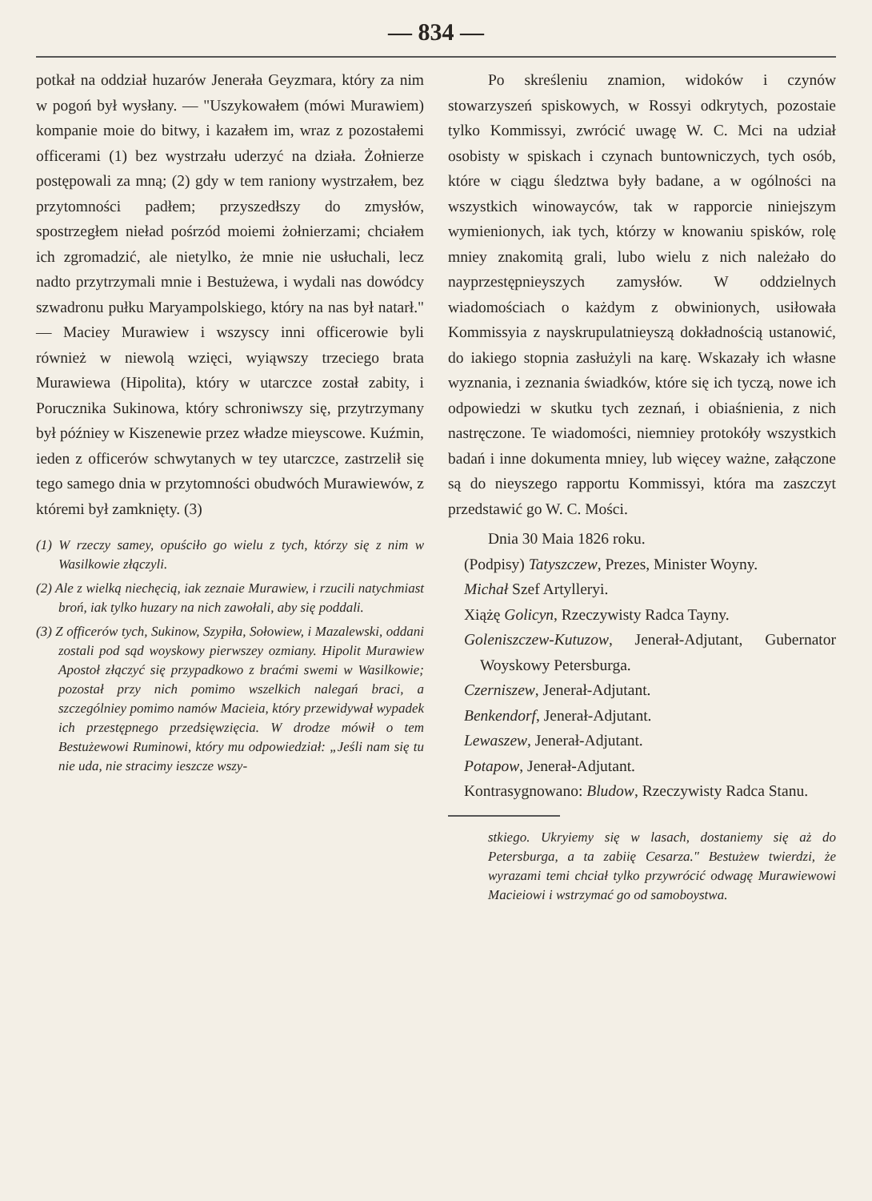— 834 —
potkał na oddział huzarów Jenerała Geyzmara, który za nim w pogoń był wysłany. — "Uszykowałem (mówi Murawiem) kompanie moie do bitwy, i kazałem im, wraz z pozostałemi officerami (1) bez wystrzału uderzyć na działa. Żołnierze postępowali za mną; (2) gdy w tem raniony wystrzałem, bez przytomności padłem; przyszedłszy do zmysłów, spostrzegłem nieład pośrzód moiemi żołnierzami; chciałem ich zgromadzić, ale nietylko, że mnie nie usłuchali, lecz nadto przytrzymali mnie i Bestużewa, i wydali nas dowódcy szwadronu pułku Maryampolskiego, który na nas był natarł." — Maciey Murawiew i wszyscy inni officerowie byli również w niewolą wzięci, wyiąwszy trzeciego brata Murawiewa (Hipolita), który w utarczce został zabity, i Porucznika Sukinowa, który schroniwszy się, przytrzymany był późniey w Kiszenewie przez władze mieyscowe. Kuźmin, ieden z officerów schwytanych w tey utarczce, zastrzelił się tego samego dnia w przytomności obudwóch Murawiewów, z któremi był zamknięty. (3)
(1) W rzeczy samey, opuściło go wielu z tych, którzy się z nim w Wasilkowie złączyli.
(2) Ale z wielką niechęcią, iak zeznaie Murawiew, i rzucili natychmiast broń, iak tylko huzary na nich zawołali, aby się poddali.
(3) Z officerów tych, Sukinow, Szypiła, Sołowiew, i Mazalewski, oddani zostali pod sąd woyskowy pierwszey ozmiany. Hipolit Murawiew Apostoł złączyć się przypadkowo z braćmi swemi w Wasilkowie; pozostał przy nich pomimo wszelkich nalegań braci, a szczególniey pomimo namów Macieia, który przewidywał wypadek ich przestępnego przedsięwzięcia. W drodze mówił o tem Bestużewowi Ruminowi, który mu odpowiedział: „Jeśli nam się tu nie uda, nie stracimy ieszcze wszy-
Po skreśleniu znamion, widoków i czynów stowarzyszeń spiskowych, w Rossyi odkrytych, pozostaie tylko Kommissyi, zwrócić uwagę W. C. Mci na udział osobisty w spiskach i czynach buntowniczych, tych osób, które w ciągu śledztwa były badane, a w ogólności na wszystkich winowayców, tak w rapporcie niniejszym wymienionych, iak tych, którzy w knowaniu spisków, rolę mniey znakomitą grali, lubo wielu z nich należało do nayprzestępnieyszych zamysłów. W oddzielnych wiadomościach o każdym z obwinionych, usiłowała Kommissyia z nayskrupulatnieyszą dokładnością ustanowić, do iakiego stopnia zasłużyli na karę. Wskazały ich własne wyznania, i zeznania świadków, które się ich tyczą, nowe ich odpowiedzi w skutku tych zeznań, i obiaśnienia, z nich nastręczone. Te wiadomości, niemniey protokóły wszystkich badań i inne dokumenta mniey, lub więcey ważne, załączone są do nieyszego rapportu Kommissyi, która ma zaszczyt przedstawić go W. C. Mości.
Dnia 30 Maia 1826 roku.
(Podpisy) Tatyszczew, Prezes, Minister Woyny.
Michał Szef Artylleryi.
Xiążę Golicyn, Rzeczywisty Radca Tayny.
Goleniszczew-Kutuzow, Jenerał-Adjutant, Gubernator Woyskowy Petersburga.
Czerniszew, Jenerał-Adjutant.
Benkendorf, Jenerał-Adjutant.
Lewaszew, Jenerał-Adjutant.
Potapow, Jenerał-Adjutant.
Kontrasygnowano: Bludow, Rzeczywisty Radca Stanu.
stkiego. Ukryiemy się w lasach, dostaniemy się aż do Petersburga, a ta zabiię Cesarza." Bestużew twierdzi, że wyrazami temi chciał tylko przywrócić odwagę Murawiewowi Macieiowi i wstrzymać go od samoboystwa.